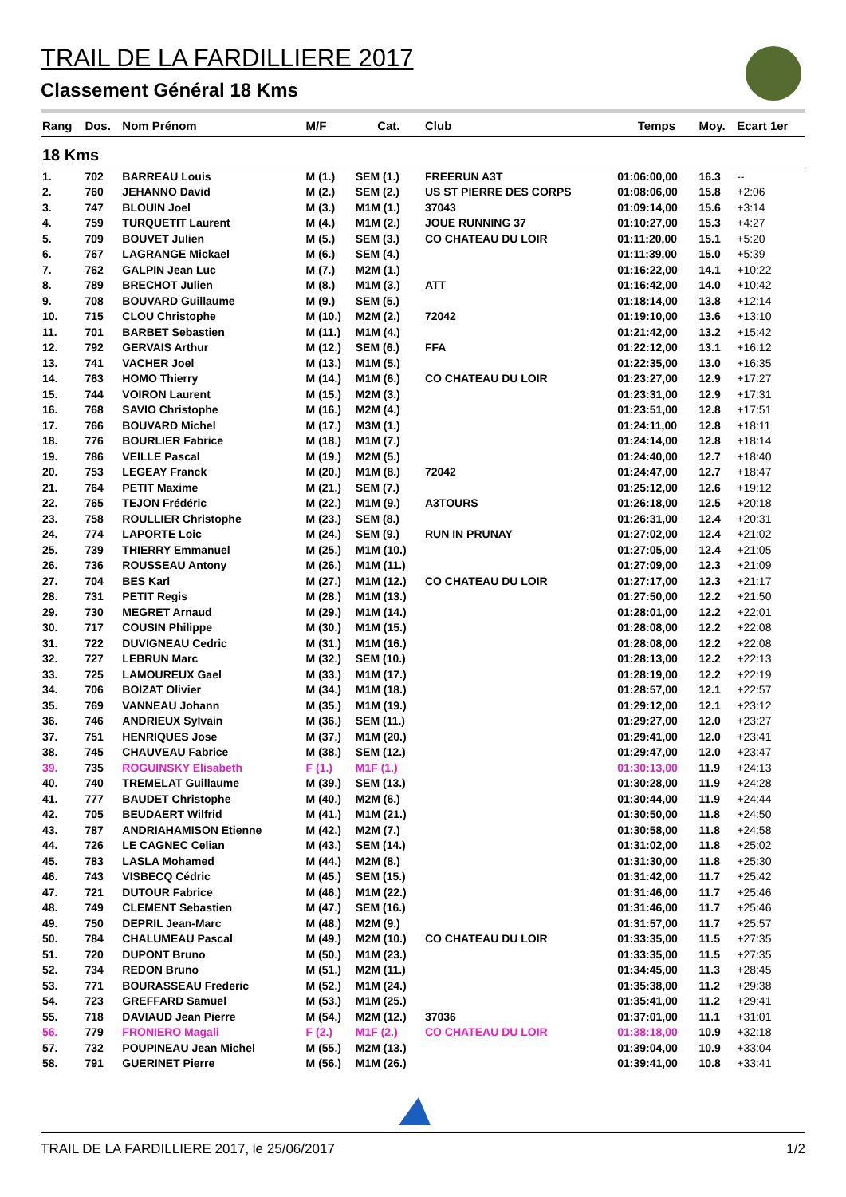TRAIL DE LA FARDILLIERE 2017
Classement Général 18 Kms
| Rang | Dos. | Nom Prénom | M/F | Cat. | Club | Temps | Moy. | Ecart 1er |
| --- | --- | --- | --- | --- | --- | --- | --- | --- |
| 18 Kms | | | | | | | | |
| 1. | 702 | BARREAU Louis | M (1.) | SEM (1.) | FREERUN A3T | 01:06:00,00 | 16.3 | -- |
| 2. | 760 | JEHANNO David | M (2.) | SEM (2.) | US ST PIERRE DES CORPS | 01:08:06,00 | 15.8 | +2:06 |
| 3. | 747 | BLOUIN Joel | M (3.) | M1M (1.) | 37043 | 01:09:14,00 | 15.6 | +3:14 |
| 4. | 759 | TURQUETIT Laurent | M (4.) | M1M (2.) | JOUE RUNNING 37 | 01:10:27,00 | 15.3 | +4:27 |
| 5. | 709 | BOUVET Julien | M (5.) | SEM (3.) | CO CHATEAU DU LOIR | 01:11:20,00 | 15.1 | +5:20 |
| 6. | 767 | LAGRANGE Mickael | M (6.) | SEM (4.) | | 01:11:39,00 | 15.0 | +5:39 |
| 7. | 762 | GALPIN Jean Luc | M (7.) | M2M (1.) | | 01:16:22,00 | 14.1 | +10:22 |
| 8. | 789 | BRECHOT Julien | M (8.) | M1M (3.) | ATT | 01:16:42,00 | 14.0 | +10:42 |
| 9. | 708 | BOUVARD Guillaume | M (9.) | SEM (5.) | | 01:18:14,00 | 13.8 | +12:14 |
| 10. | 715 | CLOU Christophe | M (10.) | M2M (2.) | 72042 | 01:19:10,00 | 13.6 | +13:10 |
| 11. | 701 | BARBET Sebastien | M (11.) | M1M (4.) | | 01:21:42,00 | 13.2 | +15:42 |
| 12. | 792 | GERVAIS Arthur | M (12.) | SEM (6.) | FFA | 01:22:12,00 | 13.1 | +16:12 |
| 13. | 741 | VACHER Joel | M (13.) | M1M (5.) | | 01:22:35,00 | 13.0 | +16:35 |
| 14. | 763 | HOMO Thierry | M (14.) | M1M (6.) | CO CHATEAU DU LOIR | 01:23:27,00 | 12.9 | +17:27 |
| 15. | 744 | VOIRON Laurent | M (15.) | M2M (3.) | | 01:23:31,00 | 12.9 | +17:31 |
| 16. | 768 | SAVIO Christophe | M (16.) | M2M (4.) | | 01:23:51,00 | 12.8 | +17:51 |
| 17. | 766 | BOUVARD Michel | M (17.) | M3M (1.) | | 01:24:11,00 | 12.8 | +18:11 |
| 18. | 776 | BOURLIER Fabrice | M (18.) | M1M (7.) | | 01:24:14,00 | 12.8 | +18:14 |
| 19. | 786 | VEILLE Pascal | M (19.) | M2M (5.) | | 01:24:40,00 | 12.7 | +18:40 |
| 20. | 753 | LEGEAY Franck | M (20.) | M1M (8.) | 72042 | 01:24:47,00 | 12.7 | +18:47 |
| 21. | 764 | PETIT Maxime | M (21.) | SEM (7.) | | 01:25:12,00 | 12.6 | +19:12 |
| 22. | 765 | TEJON Frédéric | M (22.) | M1M (9.) | A3TOURS | 01:26:18,00 | 12.5 | +20:18 |
| 23. | 758 | ROULLIER Christophe | M (23.) | SEM (8.) | | 01:26:31,00 | 12.4 | +20:31 |
| 24. | 774 | LAPORTE Loic | M (24.) | SEM (9.) | RUN IN PRUNAY | 01:27:02,00 | 12.4 | +21:02 |
| 25. | 739 | THIERRY Emmanuel | M (25.) | M1M (10.) | | 01:27:05,00 | 12.4 | +21:05 |
| 26. | 736 | ROUSSEAU Antony | M (26.) | M1M (11.) | | 01:27:09,00 | 12.3 | +21:09 |
| 27. | 704 | BES Karl | M (27.) | M1M (12.) | CO CHATEAU DU LOIR | 01:27:17,00 | 12.3 | +21:17 |
| 28. | 731 | PETIT Regis | M (28.) | M1M (13.) | | 01:27:50,00 | 12.2 | +21:50 |
| 29. | 730 | MEGRET Arnaud | M (29.) | M1M (14.) | | 01:28:01,00 | 12.2 | +22:01 |
| 30. | 717 | COUSIN Philippe | M (30.) | M1M (15.) | | 01:28:08,00 | 12.2 | +22:08 |
| 31. | 722 | DUVIGNEAU Cedric | M (31.) | M1M (16.) | | 01:28:08,00 | 12.2 | +22:08 |
| 32. | 727 | LEBRUN Marc | M (32.) | SEM (10.) | | 01:28:13,00 | 12.2 | +22:13 |
| 33. | 725 | LAMOUREUX Gael | M (33.) | M1M (17.) | | 01:28:19,00 | 12.2 | +22:19 |
| 34. | 706 | BOIZAT Olivier | M (34.) | M1M (18.) | | 01:28:57,00 | 12.1 | +22:57 |
| 35. | 769 | VANNEAU Johann | M (35.) | M1M (19.) | | 01:29:12,00 | 12.1 | +23:12 |
| 36. | 746 | ANDRIEUX Sylvain | M (36.) | SEM (11.) | | 01:29:27,00 | 12.0 | +23:27 |
| 37. | 751 | HENRIQUES Jose | M (37.) | M1M (20.) | | 01:29:41,00 | 12.0 | +23:41 |
| 38. | 745 | CHAUVEAU Fabrice | M (38.) | SEM (12.) | | 01:29:47,00 | 12.0 | +23:47 |
| 39. | 735 | ROGUINSKY Elisabeth | F (1.) | M1F (1.) | | 01:30:13,00 | 11.9 | +24:13 |
| 40. | 740 | TREMELAT Guillaume | M (39.) | SEM (13.) | | 01:30:28,00 | 11.9 | +24:28 |
| 41. | 777 | BAUDET Christophe | M (40.) | M2M (6.) | | 01:30:44,00 | 11.9 | +24:44 |
| 42. | 705 | BEUDAERT Wilfrid | M (41.) | M1M (21.) | | 01:30:50,00 | 11.8 | +24:50 |
| 43. | 787 | ANDRIAHAMISON Etienne | M (42.) | M2M (7.) | | 01:30:58,00 | 11.8 | +24:58 |
| 44. | 726 | LE CAGNEC Celian | M (43.) | SEM (14.) | | 01:31:02,00 | 11.8 | +25:02 |
| 45. | 783 | LASLA Mohamed | M (44.) | M2M (8.) | | 01:31:30,00 | 11.8 | +25:30 |
| 46. | 743 | VISBECQ Cédric | M (45.) | SEM (15.) | | 01:31:42,00 | 11.7 | +25:42 |
| 47. | 721 | DUTOUR Fabrice | M (46.) | M1M (22.) | | 01:31:46,00 | 11.7 | +25:46 |
| 48. | 749 | CLEMENT Sebastien | M (47.) | SEM (16.) | | 01:31:46,00 | 11.7 | +25:46 |
| 49. | 750 | DEPRIL Jean-Marc | M (48.) | M2M (9.) | | 01:31:57,00 | 11.7 | +25:57 |
| 50. | 784 | CHALUMEAU Pascal | M (49.) | M2M (10.) | CO CHATEAU DU LOIR | 01:33:35,00 | 11.5 | +27:35 |
| 51. | 720 | DUPONT Bruno | M (50.) | M1M (23.) | | 01:33:35,00 | 11.5 | +27:35 |
| 52. | 734 | REDON Bruno | M (51.) | M2M (11.) | | 01:34:45,00 | 11.3 | +28:45 |
| 53. | 771 | BOURASSEAU Frederic | M (52.) | M1M (24.) | | 01:35:38,00 | 11.2 | +29:38 |
| 54. | 723 | GREFFARD Samuel | M (53.) | M1M (25.) | | 01:35:41,00 | 11.2 | +29:41 |
| 55. | 718 | DAVIAUD Jean Pierre | M (54.) | M2M (12.) | 37036 | 01:37:01,00 | 11.1 | +31:01 |
| 56. | 779 | FRONIERO Magali | F (2.) | M1F (2.) | CO CHATEAU DU LOIR | 01:38:18,00 | 10.9 | +32:18 |
| 57. | 732 | POUPINEAU Jean Michel | M (55.) | M2M (13.) | | 01:39:04,00 | 10.9 | +33:04 |
| 58. | 791 | GUERINET Pierre | M (56.) | M1M (26.) | | 01:39:41,00 | 10.8 | +33:41 |
TRAIL DE LA FARDILLIERE 2017, le 25/06/2017 1/2